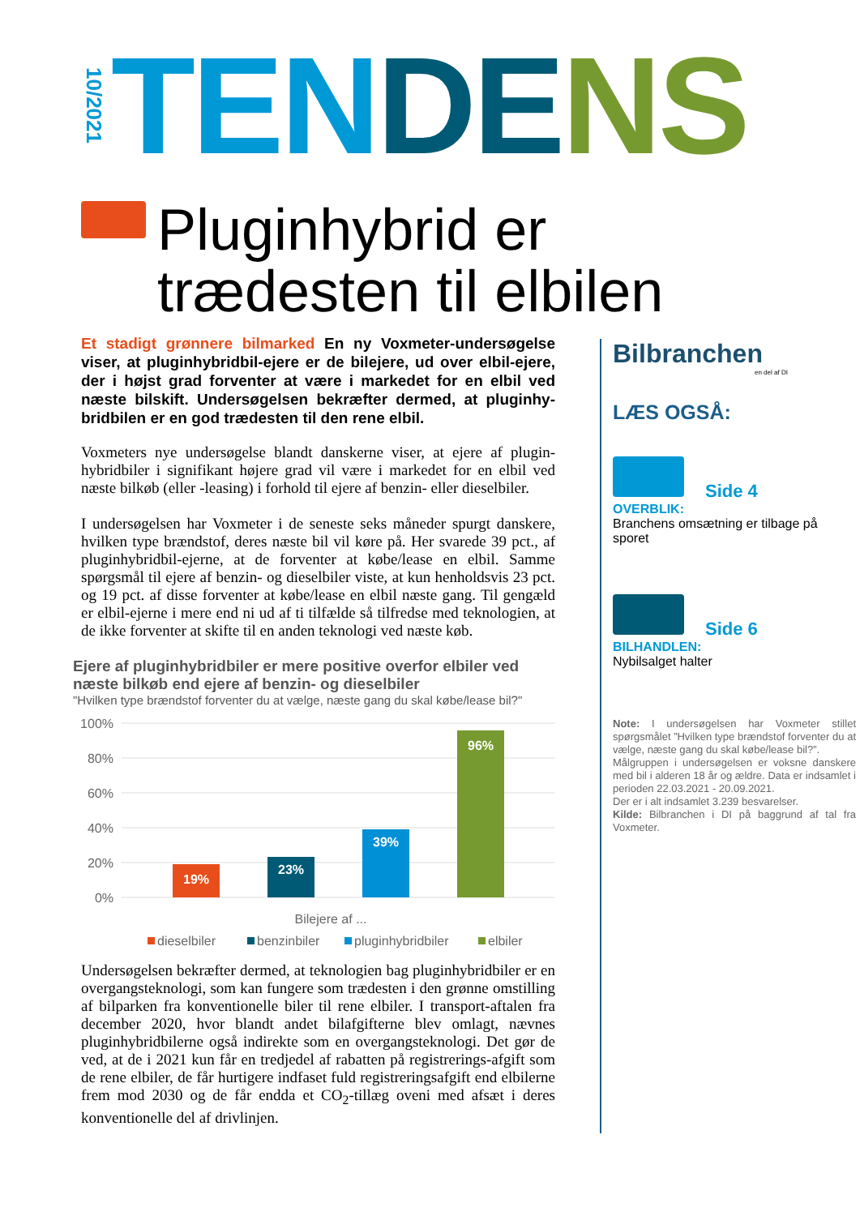10/2021
TEN DE NS
Pluginhybrid er
trædesten til elbilen
Et stadigt grønnere bilmarked En ny Voxmeter-undersøgelse viser, at pluginhybridbil-ejere er de bilejere, ud over elbil-ejere, der i højst grad forventer at være i markedet for en elbil ved næste bilskift. Undersøgelsen bekræfter dermed, at pluginhy-bridbilen er en god trædesten til den rene elbil.
Voxmeters nye undersøgelse blandt danskerne viser, at ejere af plugin-hybridbiler i signifikant højere grad vil være i markedet for en elbil ved næste bilkøb (eller -leasing) i forhold til ejere af benzin- eller dieselbiler.
I undersøgelsen har Voxmeter i de seneste seks måneder spurgt danskere, hvilken type brændstof, deres næste bil vil køre på. Her svarede 39 pct., af pluginhybridbil-ejerne, at de forventer at købe/lease en elbil. Samme spørgsmål til ejere af benzin- og dieselbiler viste, at kun henholdsvis 23 pct. og 19 pct. af disse forventer at købe/lease en elbil næste gang. Til gengæld er elbil-ejerne i mere end ni ud af ti tilfælde så tilfredse med teknologien, at de ikke forventer at skifte til en anden teknologi ved næste køb.
Ejere af pluginhybridbiler er mere positive overfor elbiler ved næste bilkøb end ejere af benzin- og dieselbiler
"Hvilken type brændstof forventer du at vælge, næste gang du skal købe/lease bil?"
100%
80%
60%
40%
20%
0%
19%
23%
39%
96%
Bilejere af ...
dieselbiler
benzinbiler
pluginhybridbiler
elbiler
Undersøgelsen bekræfter dermed, at teknologien bag pluginhybridbiler er en overgangsteknologi, som kan fungere som trædesten i den grønne omstilling af bilparken fra konventionelle biler til rene elbiler. I transport-aftalen fra december 2020, hvor blandt andet bilafgifterne blev omlagt, nævnes pluginhybridbilerne også indirekte som en overgangsteknologi. Det gør de ved, at de i 2021 kun får en tredjedel af rabatten på registrerings-afgift som de rene elbiler, de får hurtigere indfaset fuld registreringsafgift end elbilerne frem mod 2030 og de får endda et CO<sub>2</sub>-tillæg oveni med afsæt i deres konventionelle del af drivlinjen.
Bilbranchen
en del af DI
LÆS OGSÅ:
Side 4
OVERBLIK:
Branchens omsætning er tilbage på sporet
Side 6
BILHANDLEN:
Nybilsalget halter
Note: I undersøgelsen har Voxmeter stillet spørgsmålet ”Hvilken type brændstof forventer du at vælge, næste gang du skal købe/lease bil?”.
Målgruppen i undersøgelsen er voksne danskere med bil i alderen 18 år og ældre. Data er indsamlet i perioden 22.03.2021 - 20.09.2021.
Der er i alt indsamlet 3.239 besvarelser.
Kilde: Bilbranchen i DI på baggrund af tal fra Voxmeter.